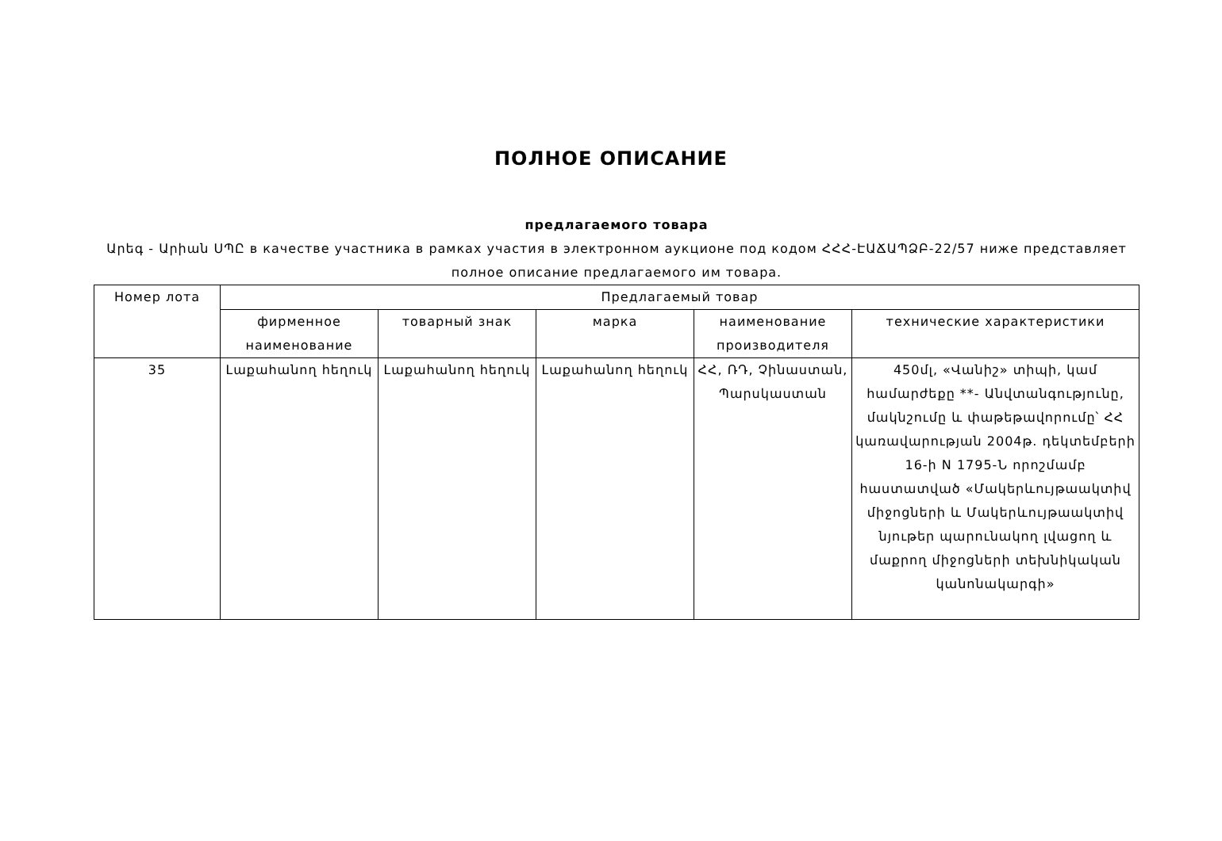ПОЛНОЕ ОПИСАНИЕ
предлагаемого товара
Արեգ - Արիան ՍՊԸ в качестве участника в рамках участия в электронном аукционе под кодом ՀՀՀ-ԷԱՃԱՊՁԲ-22/57 ниже представляет полное описание предлагаемого им товара.
| Номер лота | Предлагаемый товар | | | | |
| --- | --- | --- | --- | --- | --- |
| | фирменное наименование | товарный знак | марка | наименование производителя | технические характеристики |
| 35 | Լաքահանող հեղուկ | Լաքահանող հեղուկ | Լաքահանող հեղուկ | ՀՀ, ՌԴ, Չինաստան, Պարսկաստան | 450մլ, «Վանիշ» տիպի, կամ համարժեքը **- Անվտանգությունը, մակնշումը և փաթեթավորումը՝ ՀՀ կառավարության 2004թ. դեկտեմբերի 16-ի N 1795-Ն որոշմամբ հաստատված «Մակերևույթաակտիվ միջոցների և Մակերևույթաակտիվ նյութեր պարունակող լվացող և մաքրող միջոցների տեխնիկական կանոնակարգի» |